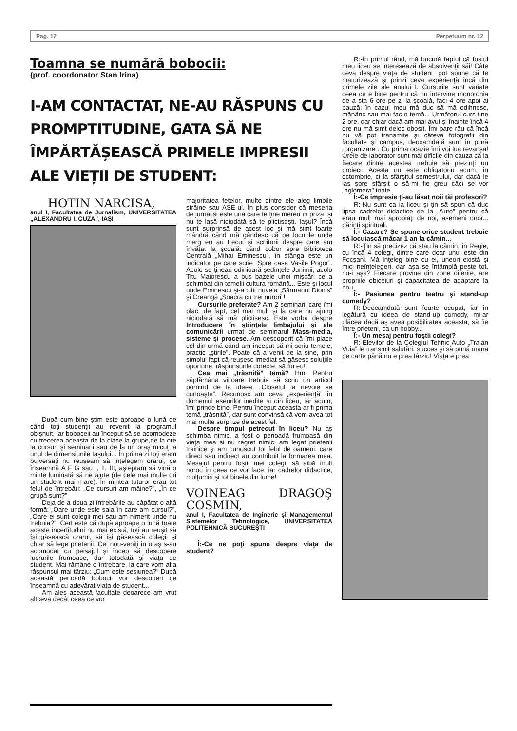Pag. 12 Perpetuum nr. 12
Toamna se numără bobocii:
(prof. coordonator Stan Irina)
I-AM CONTACTAT, NE-AU RĂSPUNS CU PROMPTITUDINE, GATA SĂ NE ÎMPĂRTĂȘEASCĂ PRIMELE IMPRESII ALE VIEȚII DE STUDENT:
HOTIN NARCISA,
anul I, Facultatea de Jurnalism, UNIVERSITATEA „ALEXANDRU I. CUZA”, IAŞI
După cum bine ştim este aproape o lună de când toţi studenţii au revenit la programul obişnuit, iar boboceii au început să se acomodeze cu trecerea aceasta de la clase la grupe,de la ore la cursuri şi seminarii sau de la un oraş micuţ la unul de dimensiunile Iaşului... În prima zi toţi eram bulversaţi nu reuşeam să înţelegem orarul, ce înseamnă A F G sau I, II, III, aşteptam să vină o minte luminată să ne ajute (de cele mai multe ori un student mai mare). În mintea tuturor erau tot felul de întrebări: „Ce cursuri am mâine?”, „În ce grupă sunt?”
Deja de a doua zi întrebările au căpătat o altă formă: „Oare unde este sala în care am cursul?”, „Oare ei sunt colegii mei sau am nimerit unde nu trebuia?”. Cert este că după aproape o lună toate aceste incertitudini nu mai există, toţi au reuşit să îşi găsească orarul, să îşi găsească colegii şi chiar să lege prietenii. Cei nou-veniţi în oraş s-au acomodat cu peisajul şi încep să descopere lucrurile frumoase, dar totodată şi viaţa de student. Mai rămâne o întrebare, la care vom afla răspunsul mai târziu: „Cum este sesiunea?” După această perioadă bobocii vor descoperi ce înseamnă cu adevărat viaţa de student...
Am ales această facultate deoarece am vrut altceva decât ceea ce vor
majoritatea fetelor, multe dintre ele aleg limbile străine sau ASE-ul. În plus consider că meseria de jurnalist este una care te ţine mereu în priză, şi nu te lasă niciodată să te plictiseşti. Iaşul? Încă sunt surprinsă de acest loc şi mă simt foarte mândră când mă gândesc că pe locurile unde merg eu au trecut şi scriitorii despre care am învăţat la şcoală: când cobor spre Biblioteca Centrală „Mihai Eminescu”, în stânga este un indicator pe care scrie „Spre casa Vasile Pogor”. Acolo se ţineau odinioară şedinţele Junimii, acolo Titu Maiorescu a pus bazele unei mişcări ce a schimbat din temelii cultura română... Este şi locul unde Eminescu şi-a citit nuvela „Sărmanul Dionis” şi Creangă „Soacra cu trei nurori”!
Cursurile preferate? Am 2 seminarii care îmi plac, de fapt, cel mai mult şi la care nu ajung niciodată să mă plictisesc. Este vorba despre Introducere în ştiinţele limbajului şi ale comunicării urmat de seminarul Mass-media, sisteme şi procese. Am descoperit că îmi place cel din urmă când am început să-mi scriu temele, practic „ştirile”. Poate că a venit de la sine, prin simplul fapt că reuşesc imediat să găsesc soluţiile oportune, răspunsurile corecte, să fiu eu!
Cea mai „trăsnită” temă? Hm! Pentru săptămâna viitoare trebuie să scriu un articol pornind de la ideea: „Closetul la nevoie se cunoaşte”. Recunosc am ceva „experienţă” în domeniul eseurilor inedite şi din liceu, iar acum, îmi prinde bine. Pentru început aceasta ar fi prima temă „trăsnită”, dar sunt convinsă că vom avea tot mai multe surprize de acest fel.
Despre timpul petrecut în liceu? Nu aş schimba nimic, a fost o perioadă frumoasă din viaţa mea si nu regret nimic: am legat prietenii trainice şi am cunoscut tot felul de oameni, care direct sau indirect au contribuit la formarea mea. Mesajul pentru foştii mei colegi: să aibă mult noroc în ceea ce vor face, iar cadrelor didactice, mulţumiri şi tot binele din lume!
VOINEAG DRAGOŞ COSMIN,
anul I, Facultatea de Inginerie şi Managementul Sistemelor Tehnologice, UNIVERSITATEA POLITEHNICĂ BUCUREŞTI
Î:-Ce ne poţi spune despre viaţa de student?
R:-În primul rând, mă bucură faptul că fostul meu liceu se interesează de absolvenţii săi! Câte ceva despre viaţa de student: pot spune că te maturizează şi prinzi ceva experienţă încă din primele zile ale anului I. Cursurile sunt variate ceea ce e bine pentru că nu intervine monotonia de a sta 6 ore pe zi la şcoală, faci 4 ore apoi ai pauză; în cazul meu mă duc să mă odihnesc, mănânc sau mai fac o temă... Următorul curs ţine 2 ore, dar chiar dacă am mai avut şi înainte încă 4 ore nu mă simt deloc obosit. Îmi pare rău că încă nu vă pot transmite şi câteva fotografii din facultate şi campus, deocamdată sunt în plină „organizare”. Cu prima ocazie îmi voi lua revanşa! Orele de laborator sunt mai dificile din cauza că la fiecare dintre acestea trebuie să prezinţi un proiect. Acesta nu este obligatoriu acum, în octombrie, ci la sfârşitul semestrului, dar dacă le las spre sfârşit o să-mi fie greu căci se vor „aglomera” toate.
Î:-Ce impresie ţi-au lăsat noii tăi profesori?
R:-Nu sunt ca la liceu şi ţin să spun că duc lipsa cadrelor didactice de la „Auto” pentru că erau mult mai apropiaţi de noi, asemeni unor... părinţi spirituali.
Î:- Cazare? Se spune orice student trebuie să locuiască măcar 1 an la cămin...
R:-Ţin să precizez că stau la cămin, în Regie, cu încă 4 colegi, dintre care doar unul este din Focşani. Mă înţeleg bine cu ei, uneori există şi mici neînţelegeri, dar aşa se întâmplă peste tot, nu-i aşa? Fiecare provine din zone diferite, are propriile obiceiuri şi capacitatea de adaptare la nou...
Î:- Pasiunea pentru teatru şi stand-up comedy?
R:-Deocamdată sunt foarte ocupat, iar în legătură cu ideea de stand-up comedy, mi-ar plăcea dacă aş avea posibilitatea aceasta, să fie între prieteni, ca un hobby...
Î:- Un mesaj pentru foştii colegi?
R:-Elevilor de la Colegiul Tehnic Auto „Traian Vuia” le transmit salutări, succes şi să pună mâna pe carte până nu e prea târziu! Viaţa e prea